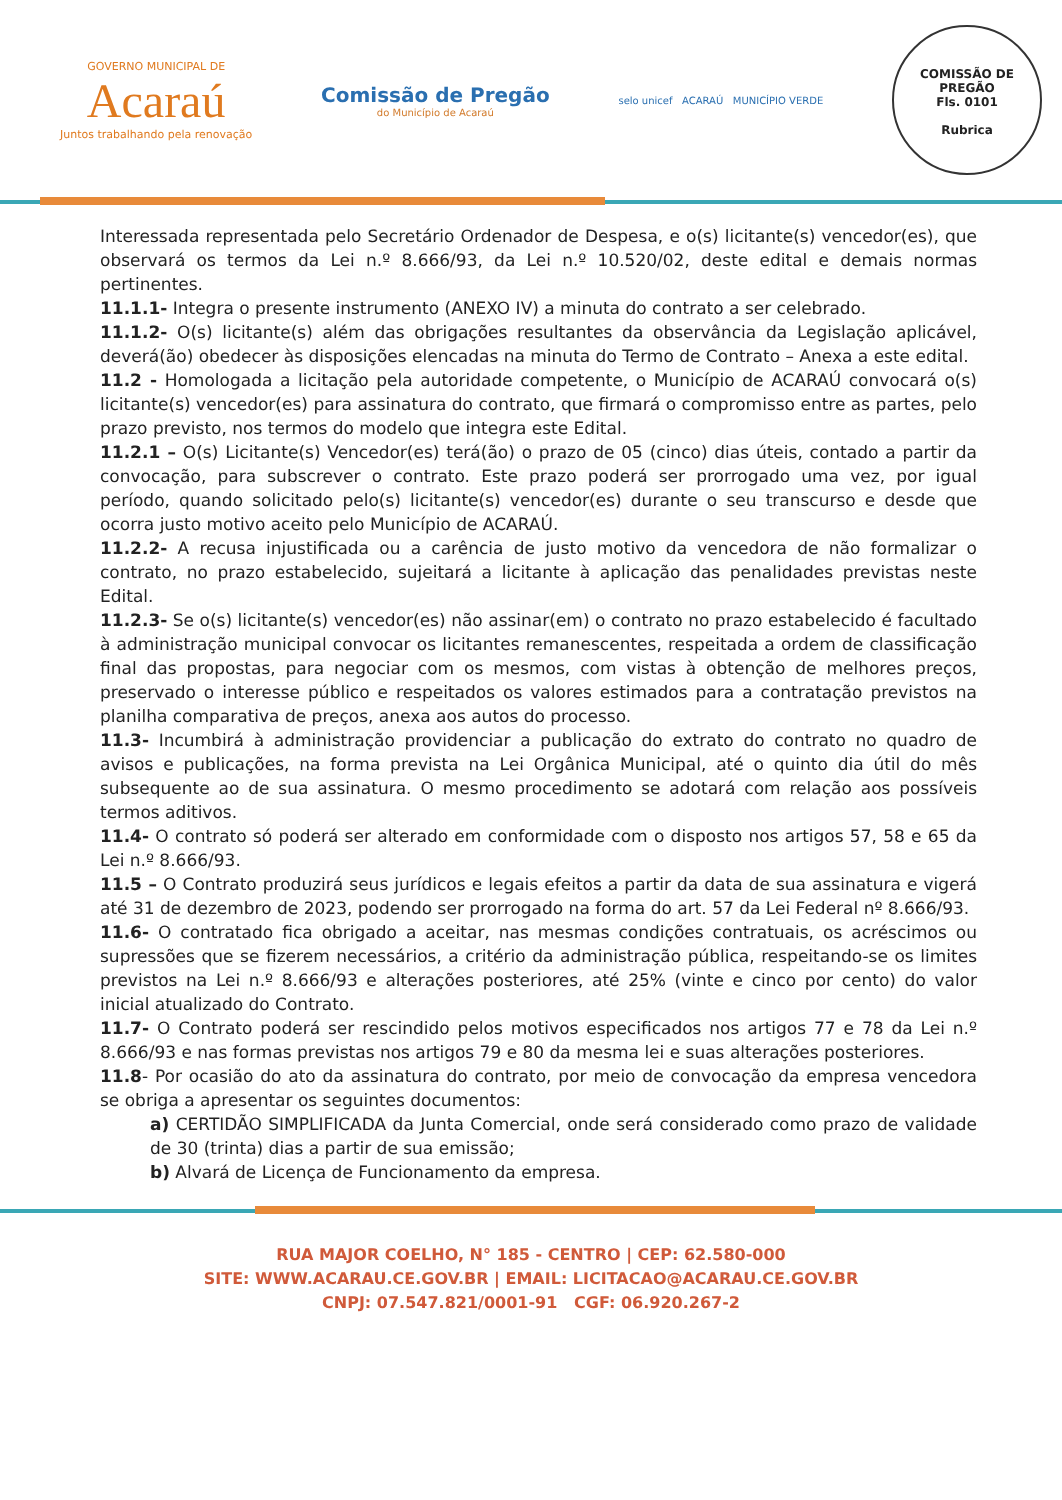GOVERNO MUNICIPAL DE
Acaraú
Juntos trabalhando pela renovação
Comissão de Pregão
do Município de Acaraú
selo unicef ACARAÚ MUNICÍPIO VERDE
COMISSÃO DE PREGÃO
Fls. 0101
Rubrica
Interessada representada pelo Secretário Ordenador de Despesa, e o(s) licitante(s) vencedor(es), que observará os termos da Lei n.º 8.666/93, da Lei n.º 10.520/02, deste edital e demais normas pertinentes.
11.1.1- Integra o presente instrumento (ANEXO IV) a minuta do contrato a ser celebrado.
11.1.2- O(s) licitante(s) além das obrigações resultantes da observância da Legislação aplicável, deverá(ão) obedecer às disposições elencadas na minuta do Termo de Contrato – Anexa a este edital.
11.2 - Homologada a licitação pela autoridade competente, o Município de ACARAÚ convocará o(s) licitante(s) vencedor(es) para assinatura do contrato, que firmará o compromisso entre as partes, pelo prazo previsto, nos termos do modelo que integra este Edital.
11.2.1 – O(s) Licitante(s) Vencedor(es) terá(ão) o prazo de 05 (cinco) dias úteis, contado a partir da convocação, para subscrever o contrato. Este prazo poderá ser prorrogado uma vez, por igual período, quando solicitado pelo(s) licitante(s) vencedor(es) durante o seu transcurso e desde que ocorra justo motivo aceito pelo Município de ACARAÚ.
11.2.2- A recusa injustificada ou a carência de justo motivo da vencedora de não formalizar o contrato, no prazo estabelecido, sujeitará a licitante à aplicação das penalidades previstas neste Edital.
11.2.3- Se o(s) licitante(s) vencedor(es) não assinar(em) o contrato no prazo estabelecido é facultado à administração municipal convocar os licitantes remanescentes, respeitada a ordem de classificação final das propostas, para negociar com os mesmos, com vistas à obtenção de melhores preços, preservado o interesse público e respeitados os valores estimados para a contratação previstos na planilha comparativa de preços, anexa aos autos do processo.
11.3- Incumbirá à administração providenciar a publicação do extrato do contrato no quadro de avisos e publicações, na forma prevista na Lei Orgânica Municipal, até o quinto dia útil do mês subsequente ao de sua assinatura. O mesmo procedimento se adotará com relação aos possíveis termos aditivos.
11.4- O contrato só poderá ser alterado em conformidade com o disposto nos artigos 57, 58 e 65 da Lei n.º 8.666/93.
11.5 – O Contrato produzirá seus jurídicos e legais efeitos a partir da data de sua assinatura e vigerá até 31 de dezembro de 2023, podendo ser prorrogado na forma do art. 57 da Lei Federal nº 8.666/93.
11.6- O contratado fica obrigado a aceitar, nas mesmas condições contratuais, os acréscimos ou supressões que se fizerem necessários, a critério da administração pública, respeitando-se os limites previstos na Lei n.º 8.666/93 e alterações posteriores, até 25% (vinte e cinco por cento) do valor inicial atualizado do Contrato.
11.7- O Contrato poderá ser rescindido pelos motivos especificados nos artigos 77 e 78 da Lei n.º 8.666/93 e nas formas previstas nos artigos 79 e 80 da mesma lei e suas alterações posteriores.
11.8- Por ocasião do ato da assinatura do contrato, por meio de convocação da empresa vencedora se obriga a apresentar os seguintes documentos:
a) CERTIDÃO SIMPLIFICADA da Junta Comercial, onde será considerado como prazo de validade de 30 (trinta) dias a partir de sua emissão;
b) Alvará de Licença de Funcionamento da empresa.
RUA MAJOR COELHO, N° 185 - CENTRO | CEP: 62.580-000
SITE: WWW.ACARAU.CE.GOV.BR | EMAIL: LICITACAO@ACARAU.CE.GOV.BR
CNPJ: 07.547.821/0001-91 CGF: 06.920.267-2